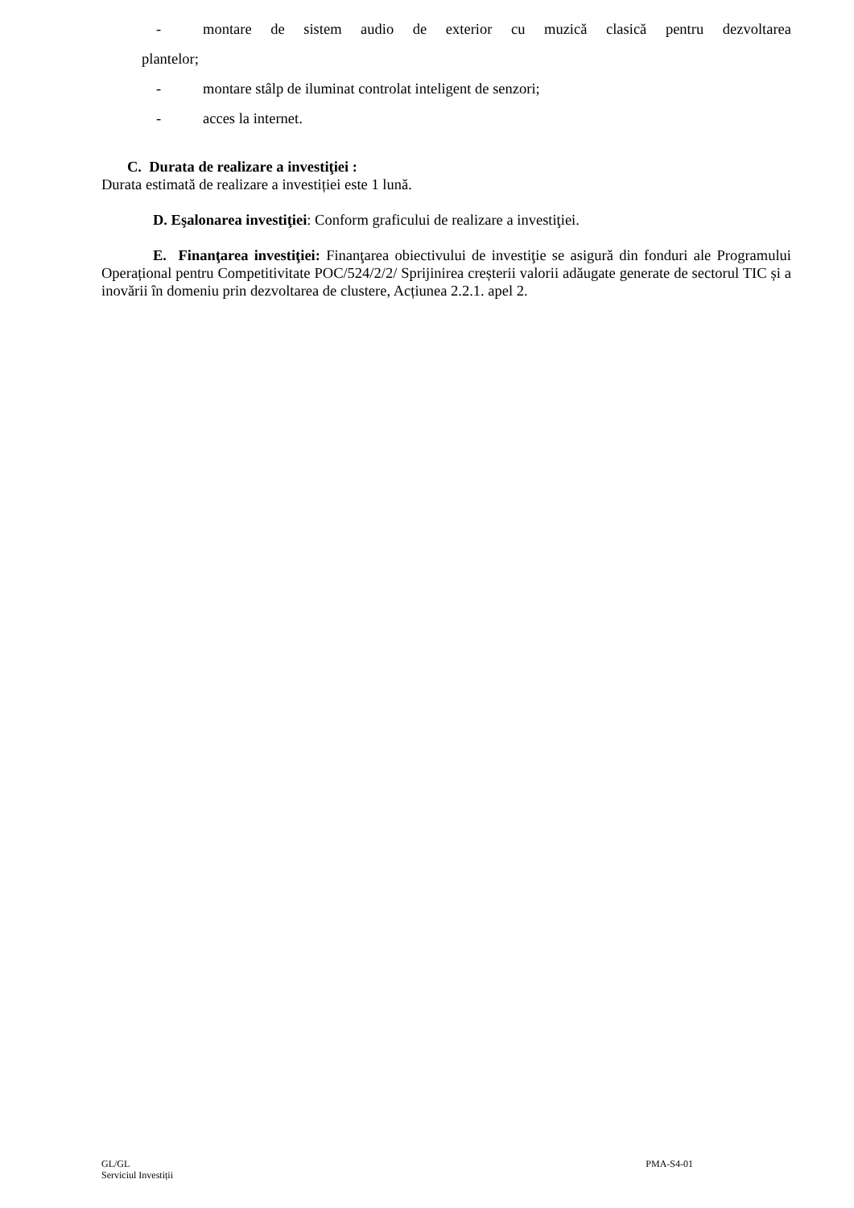- montare de sistem audio de exterior cu muzică clasică pentru dezvoltarea
plantelor;
- montare stâlp de iluminat controlat inteligent de senzori;
- acces la internet.
C. Durata de realizare a investiţiei :
Durata estimată de realizare a investiției este 1 lună.
D. Eşalonarea investiţiei: Conform graficului de realizare a investiţiei.
E. Finanţarea investiţiei: Finanţarea obiectivului de investiţie se asigură din fonduri ale Programului Operațional pentru Competitivitate POC/524/2/2/ Sprijinirea creșterii valorii adăugate generate de sectorul TIC și a inovării în domeniu prin dezvoltarea de clustere, Acțiunea 2.2.1. apel 2.
GL/GL
Serviciul Investiții
PMA-S4-01